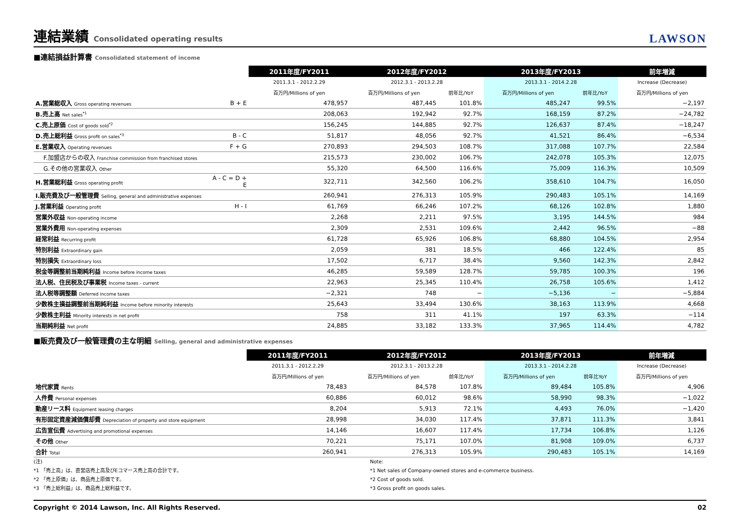連結業績 Consolidated operating results
LAWSON
■連結損益計算書 Consolidated statement of income
| | | 2011年度/FY2011 | 2012年度/FY2012 | | 2013年度/FY2013 | | 前年増減 |
| | | 2011.3.1 - 2012.2.29 | 2012.3.1 - 2013.2.28 | | 2013.3.1 - 2014.2.28 | | Increase (Decrease) |
| | | 百万円/Millions of yen | 百万円/Millions of yen | 前年比/YoY | 百万円/Millions of yen | 前年比/YoY | 百万円/Millions of yen |
| A.営業総収入 Gross operating revenues | B + E | 478,957 | 487,445 | 101.8% | 485,247 | 99.5% | −2,197 |
| B.売上高 Net sales<sup>*1</sup> | | 208,063 | 192,942 | 92.7% | 168,159 | 87.2% | −24,782 |
| C.売上原価 Cost of goods sold<sup>*2</sup> | | 156,245 | 144,885 | 92.7% | 126,637 | 87.4% | −18,247 |
| D.売上総利益 Gross profit on sales<sup>*3</sup> | B - C | 51,817 | 48,056 | 92.7% | 41,521 | 86.4% | −6,534 |
| E.営業収入 Operating revenues | F + G | 270,893 | 294,503 | 108.7% | 317,088 | 107.7% | 22,584 |
| F.加盟店からの収入 Franchise commission from franchised stores | | 215,573 | 230,002 | 106.7% | 242,078 | 105.3% | 12,075 |
| G.その他の営業収入 Other | | 55,320 | 64,500 | 116.6% | 75,009 | 116.3% | 10,509 |
| H.営業総利益 Gross operating profit | A - C = D + E | 322,711 | 342,560 | 106.2% | 358,610 | 104.7% | 16,050 |
| I.販売費及び一般管理費 Selling, general and administrative expenses | | 260,941 | 276,313 | 105.9% | 290,483 | 105.1% | 14,169 |
| J.営業利益 Operating profit | H - I | 61,769 | 66,246 | 107.2% | 68,126 | 102.8% | 1,880 |
| 営業外収益 Non-operating income | | 2,268 | 2,211 | 97.5% | 3,195 | 144.5% | 984 |
| 営業外費用 Non-operating expenses | | 2,309 | 2,531 | 109.6% | 2,442 | 96.5% | −88 |
| 経常利益 Recurring profit | | 61,728 | 65,926 | 106.8% | 68,880 | 104.5% | 2,954 |
| 特別利益 Extraordinary gain | | 2,059 | 381 | 18.5% | 466 | 122.4% | 85 |
| 特別損失 Extraordinary loss | | 17,502 | 6,717 | 38.4% | 9,560 | 142.3% | 2,842 |
| 税金等調整前当期純利益 Income before income taxes | | 46,285 | 59,589 | 128.7% | 59,785 | 100.3% | 196 |
| 法人税、住民税及び事業税 Income taxes - current | | 22,963 | 25,345 | 110.4% | 26,758 | 105.6% | 1,412 |
| 法人税等調整額 Deferred income taxes | | −2,321 | 748 | − | −5,136 | − | −5,884 |
| 少数株主損益調整前当期純利益 Income before minority interests | | 25,643 | 33,494 | 130.6% | 38,163 | 113.9% | 4,668 |
| 少数株主利益 Minority interests in net profit | | 758 | 311 | 41.1% | 197 | 63.3% | −114 |
| 当期純利益 Net profit | | 24,885 | 33,182 | 133.3% | 37,965 | 114.4% | 4,782 |
■販売費及び一般管理費の主な明細 Selling, general and administrative expenses
| | 2011年度/FY2011 | 2012年度/FY2012 | | 2013年度/FY2013 | | 前年増減 |
| | 2011.3.1 - 2012.2.29 | 2012.3.1 - 2013.2.28 | | 2013.3.1 - 2014.2.28 | | Increase (Decrease) |
| | 百万円/Millions of yen | 百万円/Millions of yen | 前年比/YoY | 百万円/Millions of yen | 前年比YoY | 百万円/Millions of yen |
| 地代家賃 Rents | 78,483 | 84,578 | 107.8% | 89,484 | 105.8% | 4,906 |
| 人件費 Personal expenses | 60,886 | 60,012 | 98.6% | 58,990 | 98.3% | −1,022 |
| 動産リース料 Equipment leasing charges | 8,204 | 5,913 | 72.1% | 4,493 | 76.0% | −1,420 |
| 有形固定資産減価償却費 Depreciation of property and store equipment | 28,998 | 34,030 | 117.4% | 37,871 | 111.3% | 3,841 |
| 広告宣伝費 Advertising and promotional expenses | 14,146 | 16,607 | 117.4% | 17,734 | 106.8% | 1,126 |
| その他 Other | 70,221 | 75,171 | 107.0% | 81,908 | 109.0% | 6,737 |
| 合計 Total | 260,941 | 276,313 | 105.9% | 290,483 | 105.1% | 14,169 |
(注)
*1 「売上高」は、直営店売上高及びEコマース売上高の合計です。
*2 「売上原価」は、商品売上原価です。
*3 「売上総利益」は、商品売上総利益です。
Note:
*1 Net sales of Company-owned stores and e-commerce business.
*2 Cost of goods sold.
*3 Gross profit on goods sales.
Copyright © 2014 Lawson, Inc. All Rights Reserved. 02